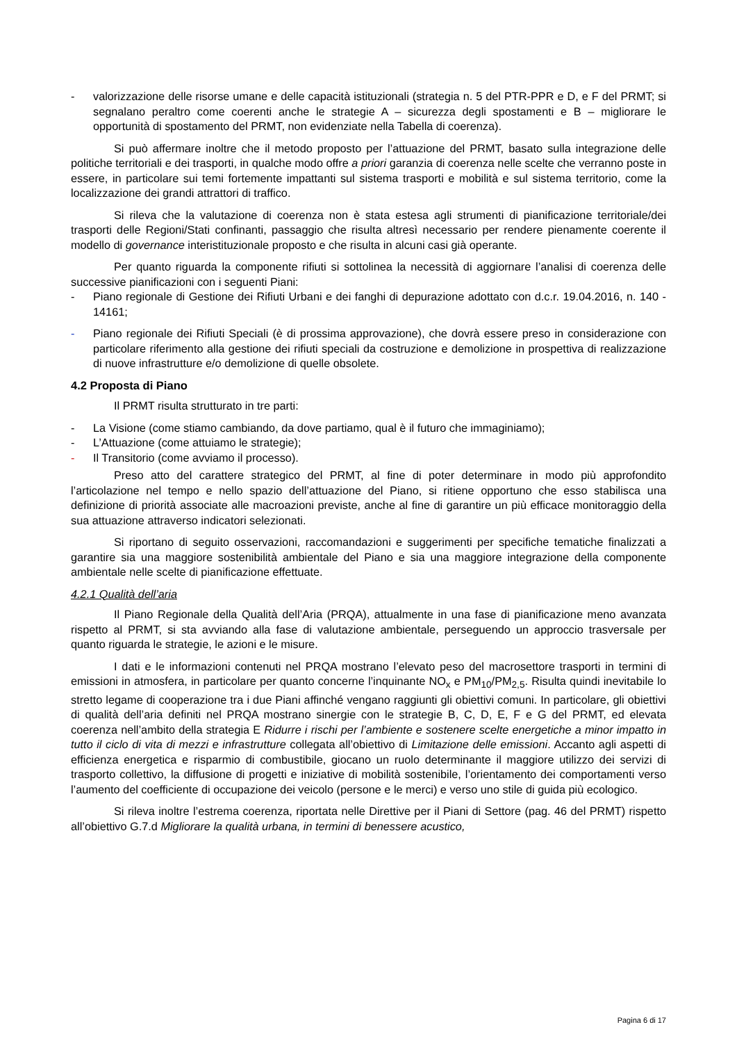- valorizzazione delle risorse umane e delle capacità istituzionali (strategia n. 5 del PTR-PPR e D, e F del PRMT; si segnalano peraltro come coerenti anche le strategie A – sicurezza degli spostamenti e B – migliorare le opportunità di spostamento del PRMT, non evidenziate nella Tabella di coerenza).
Si può affermare inoltre che il metodo proposto per l’attuazione del PRMT, basato sulla integrazione delle politiche territoriali e dei trasporti, in qualche modo offre a priori garanzia di coerenza nelle scelte che verranno poste in essere, in particolare sui temi fortemente impattanti sul sistema trasporti e mobilità e sul sistema territorio, come la localizzazione dei grandi attrattori di traffico.
Si rileva che la valutazione di coerenza non è stata estesa agli strumenti di pianificazione territoriale/dei trasporti delle Regioni/Stati confinanti, passaggio che risulta altresì necessario per rendere pienamente coerente il modello di governance interistituzionale proposto e che risulta in alcuni casi già operante.
Per quanto riguarda la componente rifiuti si sottolinea la necessità di aggiornare l’analisi di coerenza delle successive pianificazioni con i seguenti Piani:
- Piano regionale di Gestione dei Rifiuti Urbani e dei fanghi di depurazione adottato con d.c.r. 19.04.2016, n. 140 - 14161;
- Piano regionale dei Rifiuti Speciali (è di prossima approvazione), che dovrà essere preso in considerazione con particolare riferimento alla gestione dei rifiuti speciali da costruzione e demolizione in prospettiva di realizzazione di nuove infrastrutture e/o demolizione di quelle obsolete.
4.2 Proposta di Piano
Il PRMT risulta strutturato in tre parti:
- La Visione (come stiamo cambiando, da dove partiamo, qual è il futuro che immaginiamo);
- L’Attuazione (come attuiamo le strategie);
- Il Transitorio (come avviamo il processo).
Preso atto del carattere strategico del PRMT, al fine di poter determinare in modo più approfondito l’articolazione nel tempo e nello spazio dell’attuazione del Piano, si ritiene opportuno che esso stabilisca una definizione di priorità associate alle macroazioni previste, anche al fine di garantire un più efficace monitoraggio della sua attuazione attraverso indicatori selezionati.
Si riportano di seguito osservazioni, raccomandazioni e suggerimenti per specifiche tematiche finalizzati a garantire sia una maggiore sostenibilità ambientale del Piano e sia una maggiore integrazione della componente ambientale nelle scelte di pianificazione effettuate.
4.2.1 Qualità dell’aria
Il Piano Regionale della Qualità dell’Aria (PRQA), attualmente in una fase di pianificazione meno avanzata rispetto al PRMT, si sta avviando alla fase di valutazione ambientale, perseguendo un approccio trasversale per quanto riguarda le strategie, le azioni e le misure.
I dati e le informazioni contenuti nel PRQA mostrano l’elevato peso del macrosettore trasporti in termini di emissioni in atmosfera, in particolare per quanto concerne l’inquinante NO<sub>x</sub> e PM<sub>10</sub>/PM<sub>2,5</sub>. Risulta quindi inevitabile lo stretto legame di cooperazione tra i due Piani affinché vengano raggiunti gli obiettivi comuni. In particolare, gli obiettivi di qualità dell’aria definiti nel PRQA mostrano sinergie con le strategie B, C, D, E, F e G del PRMT, ed elevata coerenza nell’ambito della strategia E Ridurre i rischi per l’ambiente e sostenere scelte energetiche a minor impatto in tutto il ciclo di vita di mezzi e infrastrutture collegata all’obiettivo di Limitazione delle emissioni. Accanto agli aspetti di efficienza energetica e risparmio di combustibile, giocano un ruolo determinante il maggiore utilizzo dei servizi di trasporto collettivo, la diffusione di progetti e iniziative di mobilità sostenibile, l’orientamento dei comportamenti verso l’aumento del coefficiente di occupazione dei veicolo (persone e le merci) e verso uno stile di guida più ecologico.
Si rileva inoltre l’estrema coerenza, riportata nelle Direttive per il Piani di Settore (pag. 46 del PRMT) rispetto all’obiettivo G.7.d Migliorare la qualità urbana, in termini di benessere acustico,
Pagina 6 di 17